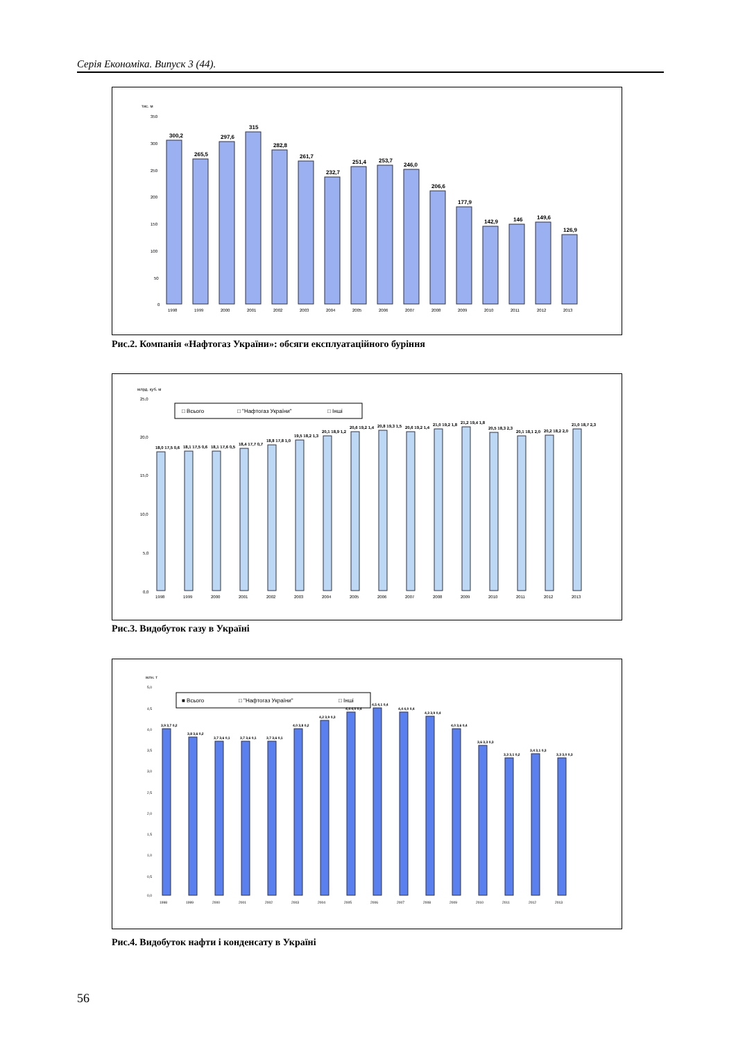Серія Економіка. Випуск 3 (44).
тис. м
350
300
250
200
150
100
50
0
300,2
265,5
297,6
315
282,8
261,7
232,7
251,4
253,7
246,0
206,6
177,9
142,9
146
149,6
126,9
1998
1999
2000
2001
2002
2003
2004
2005
2006
2007
2008
2009
2010
2011
2012
2013
Рис.2. Компанія «Нафтогаз України»: обсяги експлуатаційного буріння
млрд. куб. м
25,0
20,0
15,0
10,0
5,0
0,0
□ Всього
□ "Нафтогаз України"
□ Інші
1998
1999
2000
2001
2002
2003
2004
2005
2006
2007
2008
2009
2010
2011
2012
2013
18,0 17,5 0,6
18,1 17,5 0,6
18,1 17,6 0,5
18,4 17,7 0,7
18,8 17,8 1,0
19,5 18,2 1,3
20,1 18,9 1,2
20,6 19,2 1,4
20,8 19,3 1,5
20,6 19,2 1,4
21,0 19,2 1,8
21,2 19,4 1,8
20,5 18,3 2,3
20,1 18,1 2,0
20,2 18,2 2,0
21,0 18,7 2,3
Рис.3. Видобуток газу в Україні
млн. т
■ Всього
□ "Нафтогаз України"
□ Інші
3,9 3,7 0,2
3,8 3,6 0,2
3,7 3,6 0,1
3,7 3,6 0,1
3,7 3,6 0,1
4,0 3,8 0,2
4,2 3,9 0,3
4,4 4,0 0,4
4,5 4,1 0,4
4,4 4,0 0,4
4,3 3,9 0,4
4,0 3,6 0,4
3,6 3,3 0,3
3,3 3,1 0,2
3,4 3,1 0,3
3,3 3,0 0,3
1998
1999
2000
2001
2002
2003
2004
2005
2006
2007
2008
2009
2010
2011
2012
2013
5,0
4,5
4,0
3,5
3,0
2,5
2,0
1,5
1,0
0,5
0,0
Рис.4. Видобуток нафти і конденсату в Україні
56